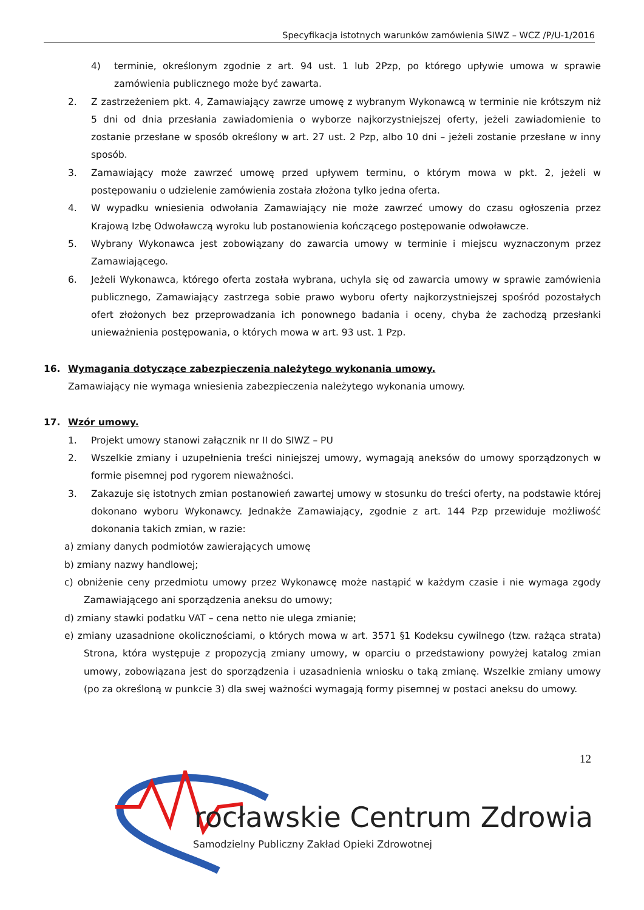Specyfikacja istotnych warunków zamówienia SIWZ – WCZ /P/U-1/2016
4) terminie, określonym zgodnie z art. 94 ust. 1 lub 2Pzp, po którego upływie umowa w sprawie zamówienia publicznego może być zawarta.
2. Z zastrzeżeniem pkt. 4, Zamawiający zawrze umowę z wybranym Wykonawcą w terminie nie krótszym niż 5 dni od dnia przesłania zawiadomienia o wyborze najkorzystniejszej oferty, jeżeli zawiadomienie to zostanie przesłane w sposób określony w art. 27 ust. 2 Pzp, albo 10 dni – jeżeli zostanie przesłane w inny sposób.
3. Zamawiający może zawrzeć umowę przed upływem terminu, o którym mowa w pkt. 2, jeżeli w postępowaniu o udzielenie zamówienia została złożona tylko jedna oferta.
4. W wypadku wniesienia odwołania Zamawiający nie może zawrzeć umowy do czasu ogłoszenia przez Krajową Izbę Odwoławczą wyroku lub postanowienia kończącego postępowanie odwoławcze.
5. Wybrany Wykonawca jest zobowiązany do zawarcia umowy w terminie i miejscu wyznaczonym przez Zamawiającego.
6. Jeżeli Wykonawca, którego oferta została wybrana, uchyla się od zawarcia umowy w sprawie zamówienia publicznego, Zamawiający zastrzega sobie prawo wyboru oferty najkorzystniejszej spośród pozostałych ofert złożonych bez przeprowadzania ich ponownego badania i oceny, chyba że zachodzą przesłanki unieważnienia postępowania, o których mowa w art. 93 ust. 1 Pzp.
16. Wymagania dotyczące zabezpieczenia należytego wykonania umowy.
Zamawiający nie wymaga wniesienia zabezpieczenia należytego wykonania umowy.
17. Wzór umowy.
1. Projekt umowy stanowi załącznik nr II do SIWZ – PU
2. Wszelkie zmiany i uzupełnienia treści niniejszej umowy, wymagają aneksów do umowy sporządzonych w formie pisemnej pod rygorem nieważności.
3. Zakazuje się istotnych zmian postanowień zawartej umowy w stosunku do treści oferty, na podstawie której dokonano wyboru Wykonawcy. Jednakże Zamawiający, zgodnie z art. 144 Pzp przewiduje możliwość dokonania takich zmian, w razie:
a) zmiany danych podmiotów zawierających umowę
b) zmiany nazwy handlowej;
c) obniżenie ceny przedmiotu umowy przez Wykonawcę może nastąpić w każdym czasie i nie wymaga zgody Zamawiającego ani sporządzenia aneksu do umowy;
d) zmiany stawki podatku VAT – cena netto nie ulega zmianie;
e) zmiany uzasadnione okolicznościami, o których mowa w art. 3571 §1 Kodeksu cywilnego (tzw. rażąca strata) Strona, która występuje z propozycją zmiany umowy, w oparciu o przedstawiony powyżej katalog zmian umowy, zobowiązana jest do sporządzenia i uzasadnienia wniosku o taką zmianę. Wszelkie zmiany umowy (po za określoną w punkcie 3) dla swej ważności wymagają formy pisemnej w postaci aneksu do umowy.
12
rocławskie Centrum Zdrowia
Samodzielny Publiczny Zakład Opieki Zdrowotnej